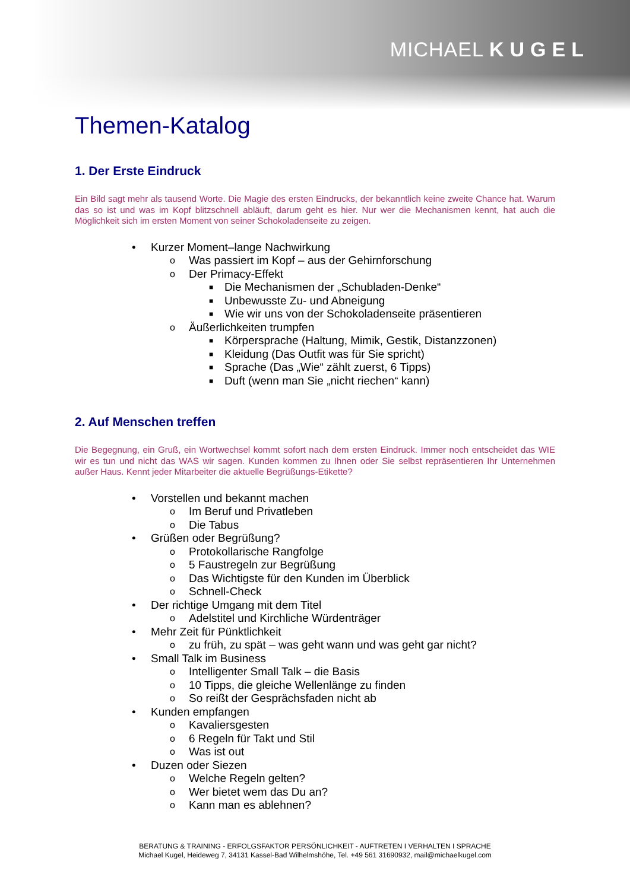MICHAEL KUGEL
Themen-Katalog
1. Der Erste Eindruck
Ein Bild sagt mehr als tausend Worte. Die Magie des ersten Eindrucks, der bekanntlich keine zweite Chance hat. Warum das so ist und was im Kopf blitzschnell abläuft, darum geht es hier. Nur wer die Mechanismen kennt, hat auch die Möglichkeit sich im ersten Moment von seiner Schokoladenseite zu zeigen.
• Kurzer Moment–lange Nachwirkung
o Was passiert im Kopf – aus der Gehirnforschung
o Der Primacy-Effekt
■ Die Mechanismen der „Schubladen-Denke“
■ Unbewusste Zu- und Abneigung
■ Wie wir uns von der Schokoladenseite präsentieren
o Äußerlichkeiten trumpfen
■ Körpersprache (Haltung, Mimik, Gestik, Distanzzonen)
■ Kleidung (Das Outfit was für Sie spricht)
■ Sprache (Das „Wie“ zählt zuerst, 6 Tipps)
■ Duft (wenn man Sie „nicht riechen“ kann)
2. Auf Menschen treffen
Die Begegnung, ein Gruß, ein Wortwechsel kommt sofort nach dem ersten Eindruck. Immer noch entscheidet das WIE wir es tun und nicht das WAS wir sagen. Kunden kommen zu Ihnen oder Sie selbst repräsentieren Ihr Unternehmen außer Haus. Kennt jeder Mitarbeiter die aktuelle Begrüßungs-Etikette?
• Vorstellen und bekannt machen
o Im Beruf und Privatleben
o Die Tabus
• Grüßen oder Begrüßung?
o Protokollarische Rangfolge
o 5 Faustregeln zur Begrüßung
o Das Wichtigste für den Kunden im Überblick
o Schnell-Check
• Der richtige Umgang mit dem Titel
o Adelstitel und Kirchliche Würdenträger
• Mehr Zeit für Pünktlichkeit
o zu früh, zu spät – was geht wann und was geht gar nicht?
• Small Talk im Business
o Intelligenter Small Talk – die Basis
o 10 Tipps, die gleiche Wellenlänge zu finden
o So reißt der Gesprächsfaden nicht ab
• Kunden empfangen
o Kavaliersgesten
o 6 Regeln für Takt und Stil
o Was ist out
• Duzen oder Siezen
o Welche Regeln gelten?
o Wer bietet wem das Du an?
o Kann man es ablehnen?
BERATUNG & TRAINING - ERFOLGSFAKTOR PERSÖNLICHKEIT - AUFTRETEN I VERHALTEN I SPRACHE
Michael Kugel, Heideweg 7, 34131 Kassel-Bad Wilhelmshöhe, Tel. +49 561 31690932, mail@michaelkugel.com